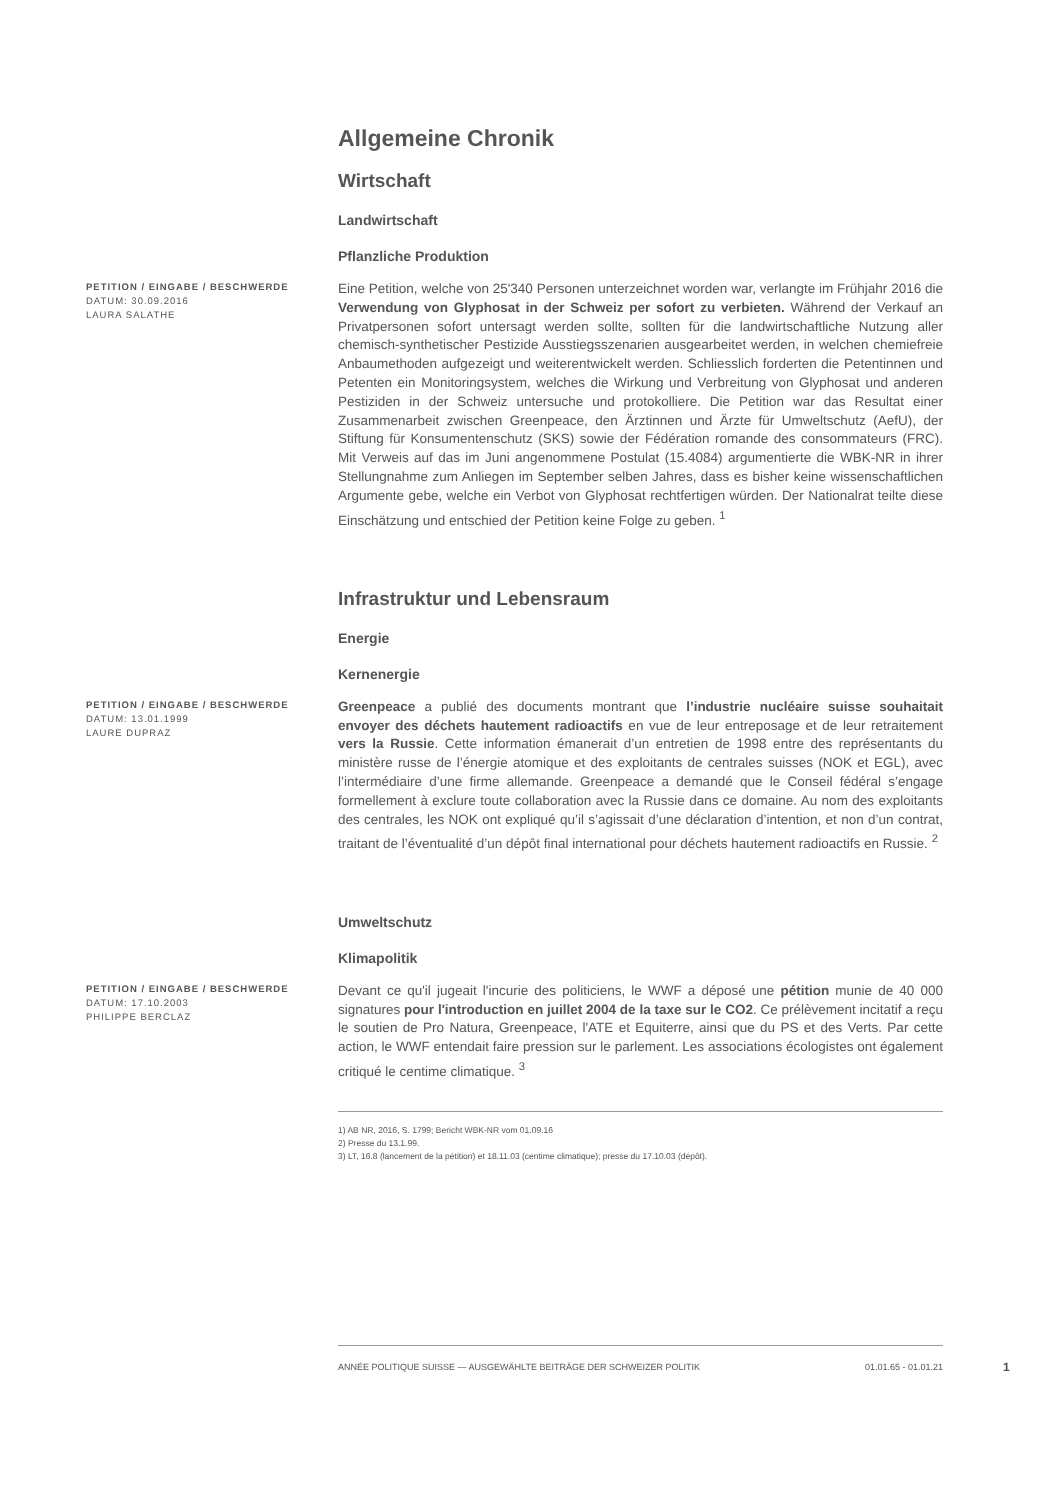Allgemeine Chronik
Wirtschaft
Landwirtschaft
Pflanzliche Produktion
PETITION / EINGABE / BESCHWERDE
DATUM: 30.09.2016
LAURA SALATHE
Eine Petition, welche von 25'340 Personen unterzeichnet worden war, verlangte im Frühjahr 2016 die Verwendung von Glyphosat in der Schweiz per sofort zu verbieten. Während der Verkauf an Privatpersonen sofort untersagt werden sollte, sollten für die landwirtschaftliche Nutzung aller chemisch-synthetischer Pestizide Ausstiegsszenarien ausgearbeitet werden, in welchen chemiefreie Anbaumethoden aufgezeigt und weiterentwickelt werden. Schliesslich forderten die Petentinnen und Petenten ein Monitoringsystem, welches die Wirkung und Verbreitung von Glyphosat und anderen Pestiziden in der Schweiz untersuche und protokolliere. Die Petition war das Resultat einer Zusammenarbeit zwischen Greenpeace, den Ärztinnen und Ärzte für Umweltschutz (AefU), der Stiftung für Konsumentenschutz (SKS) sowie der Fédération romande des consommateurs (FRC). Mit Verweis auf das im Juni angenommene Postulat (15.4084) argumentierte die WBK-NR in ihrer Stellungnahme zum Anliegen im September selben Jahres, dass es bisher keine wissenschaftlichen Argumente gebe, welche ein Verbot von Glyphosat rechtfertigen würden. Der Nationalrat teilte diese Einschätzung und entschied der Petition keine Folge zu geben. <sup>1</sup>
Infrastruktur und Lebensraum
Energie
Kernenergie
PETITION / EINGABE / BESCHWERDE
DATUM: 13.01.1999
LAURE DUPRAZ
Greenpeace a publié des documents montrant que l’industrie nucléaire suisse souhaitait envoyer des déchets hautement radioactifs en vue de leur entreposage et de leur retraitement vers la Russie. Cette information émanerait d’un entretien de 1998 entre des représentants du ministère russe de l’énergie atomique et des exploitants de centrales suisses (NOK et EGL), avec l’intermédiaire d’une firme allemande. Greenpeace a demandé que le Conseil fédéral s’engage formellement à exclure toute collaboration avec la Russie dans ce domaine. Au nom des exploitants des centrales, les NOK ont expliqué qu’il s’agissait d’une déclaration d’intention, et non d’un contrat, traitant de l’éventualité d’un dépôt final international pour déchets hautement radioactifs en Russie. <sup>2</sup>
Umweltschutz
Klimapolitik
PETITION / EINGABE / BESCHWERDE
DATUM: 17.10.2003
PHILIPPE BERCLAZ
Devant ce qu'il jugeait l'incurie des politiciens, le WWF a déposé une pétition munie de 40 000 signatures pour l'introduction en juillet 2004 de la taxe sur le CO2. Ce prélèvement incitatif a reçu le soutien de Pro Natura, Greenpeace, l'ATE et Equiterre, ainsi que du PS et des Verts. Par cette action, le WWF entendait faire pression sur le parlement. Les associations écologistes ont également critiqué le centime climatique. <sup>3</sup>
1) AB NR, 2016, S. 1799; Bericht WBK-NR vom 01.09.16
2) Presse du 13.1.99.
3) LT, 16.8 (lancement de la pétition) et 18.11.03 (centime climatique); presse du 17.10.03 (dépôt).
ANNÉE POLITIQUE SUISSE — AUSGEWÄHLTE BEITRÄGE DER SCHWEIZER POLITIK 01.01.65 - 01.01.21
1